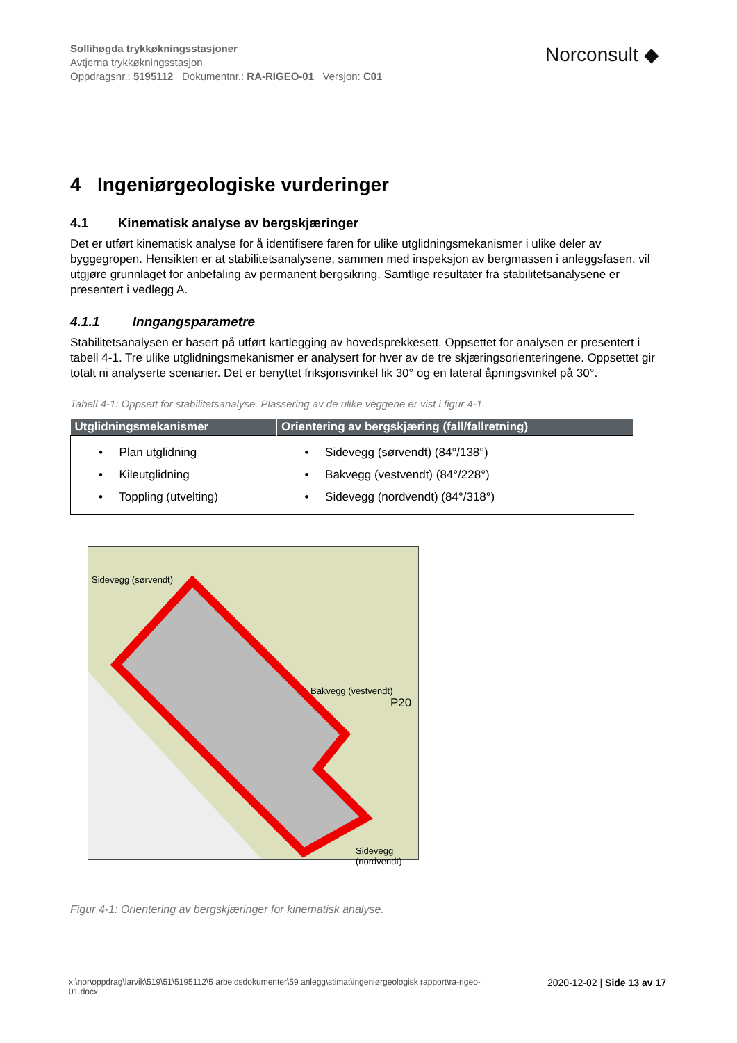Sollihøgda trykkøkningsstasjoner
Avtjerna trykkøkningsstasjon
Oppdragsnr.: 5195112 Dokumentnr.: RA-RIGEO-01 Versjon: C01
Norconsult ◆
4 Ingeniørgeologiske vurderinger
4.1 Kinematisk analyse av bergskjæringer
Det er utført kinematisk analyse for å identifisere faren for ulike utglidningsmekanismer i ulike deler av byggegropen. Hensikten er at stabilitetsanalysene, sammen med inspeksjon av bergmassen i anleggsfasen, vil utgjøre grunnlaget for anbefaling av permanent bergsikring. Samtlige resultater fra stabilitetsanalysene er presentert i vedlegg A.
4.1.1 Inngangsparametre
Stabilitetsanalysen er basert på utført kartlegging av hovedsprekkesett. Oppsettet for analysen er presentert i tabell 4-1. Tre ulike utglidningsmekanismer er analysert for hver av de tre skjæringsorienteringene. Oppsettet gir totalt ni analyserte scenarier. Det er benyttet friksjonsvinkel lik 30° og en lateral åpningsvinkel på 30°.
Tabell 4-1: Oppsett for stabilitetsanalyse. Plassering av de ulike veggene er vist i figur 4-1.
| Utglidningsmekanismer | Orientering av bergskjæring (fall/fallretning) |
| --- | --- |
| • Plan utglidning • Kileutglidning • Toppling (utvelting) | • Sidevegg (sørvendt) (84°/138°) • Bakvegg (vestvendt) (84°/228°) • Sidevegg (nordvendt) (84°/318°) |
Sidevegg (sørvendt)
Bakvegg (vestvendt)
P20
Sidevegg (nordvendt)
Figur 4-1: Orientering av bergskjæringer for kinematisk analyse.
x:\nor\oppdrag\larvik\519\51\5195112\5 arbeidsdokumenter\59 anlegg\stimat\ingeniørgeologisk rapport\ra-rigeo-
01.docx 2020-12-02 | Side 13 av 17